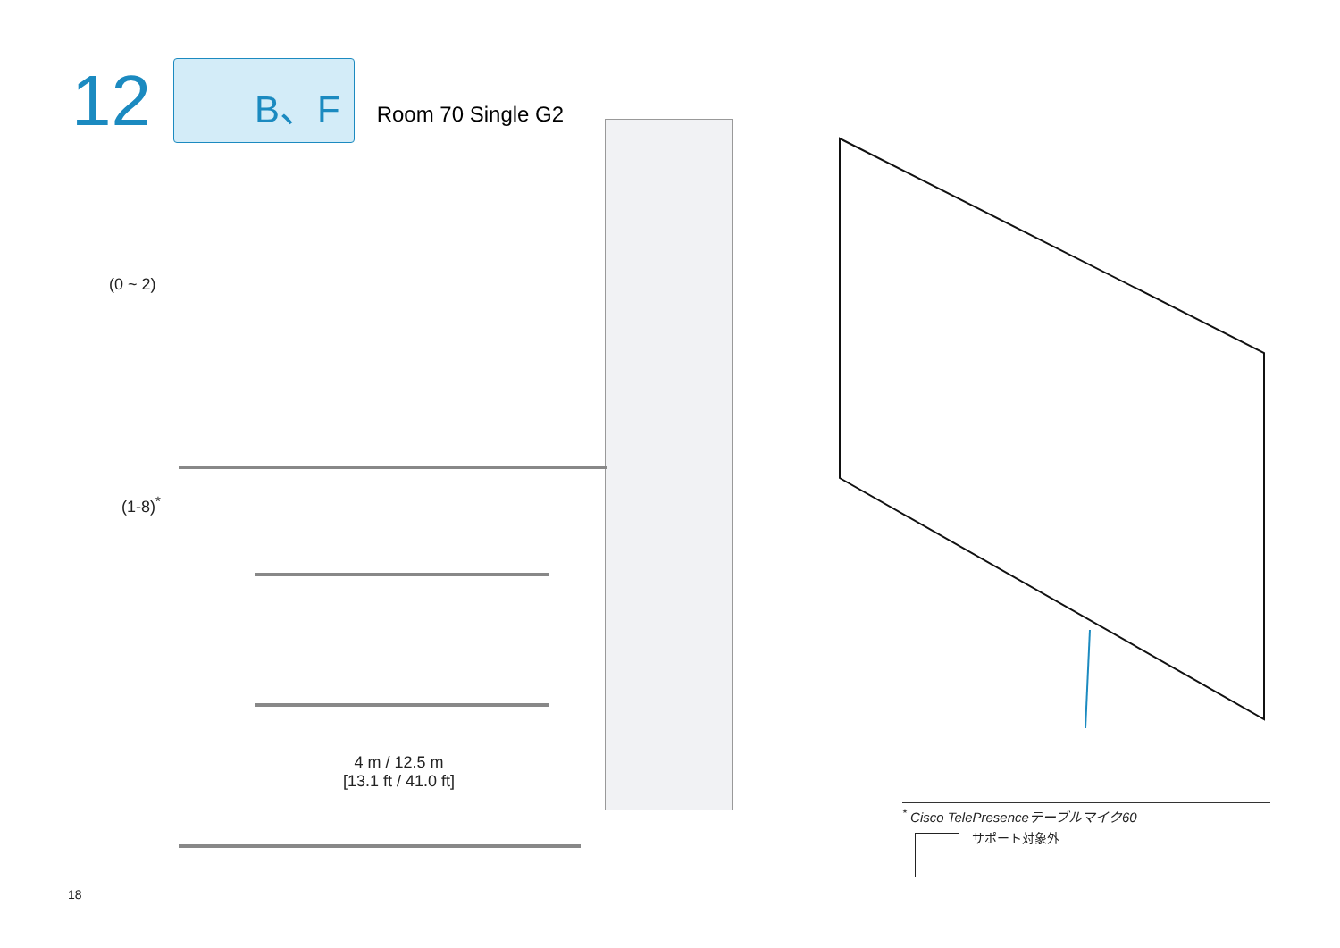12
B、F
Room 70 Single G2
(0 ~ 2)
(1-8)<sup>*</sup>
4 m / 12.5 m
[13.1 ft / 41.0 ft]
<sup>*</sup> Cisco TelePresenceテーブルマイク60
サポート対象外
18